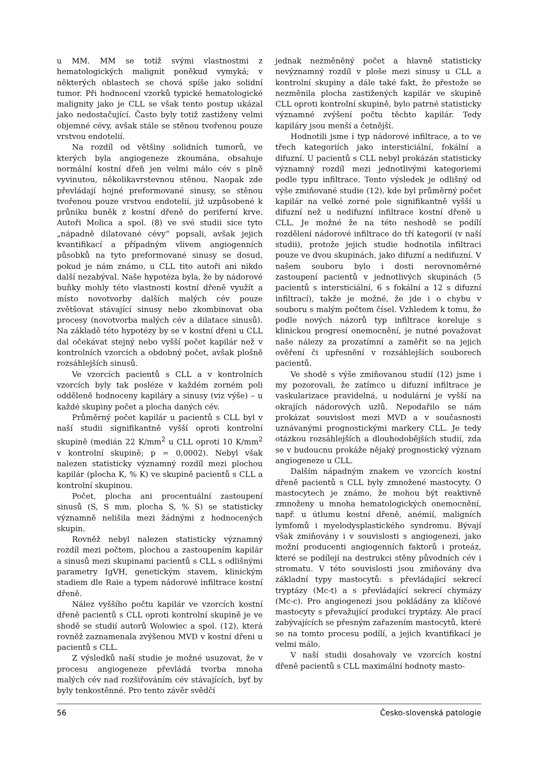u MM. MM se totiž svými vlastnostmi z hematologických malignit poněkud vymyká; v některých oblastech se chová spíše jako solidní tumor. Při hodnocení vzorků typické hematologické malignity jako je CLL se však tento postup ukázal jako nedostačující. Často byly totiž zastiženy velmi objemné cévy, avšak stále se stěnou tvořenou pouze vrstvou endotelií.
Na rozdíl od většiny solidních tumorů, ve kterých byla angiogeneze zkoumána, obsahuje normální kostní dřeň jen velmi málo cév s plně vyvinutou, několikavrstevnou stěnou. Naopak zde převládají hojné preformované sinusy, se stěnou tvořenou pouze vrstvou endotelií, již uzpůsobené k průniku buněk z kostní dřeně do periferní krve. Autoři Molica a spol. (8) ve své studii sice tyto „nápadně dilatované cévy“ popsali, avšak jejich kvantifikací a případným vlivem angiogenních působků na tyto preformované sinusy se dosud, pokud je nám známo, u CLL tito autoři ani nikdo další nezabýval. Naše hypotéza byla, že by nádorové buňky mohly této vlastnosti kostní dřeně využít a místo novotvorby dalších malých cév pouze zvětšovat stávající sinusy nebo zkombinovat oba procesy (novotvorba malých cév a dilatace sinusů). Na základě této hypotézy by se v kostní dřeni u CLL dal očekávat stejný nebo vyšší počet kapilár než v kontrolních vzorcích a obdobný počet, avšak plošně rozsáhlejších sinusů.
Ve vzorcích pacientů s CLL a v kontrolních vzorcích byly tak posléze v každém zorném poli odděleně hodnoceny kapiláry a sinusy (viz výše) – u každé skupiny počet a plocha daných cév.
Průměrný počet kapilár u pacientů s CLL byl v naší studii signifikantně vyšší oproti kontrolní skupině (medián 22 K/mm<sup>2</sup> u CLL oproti 10 K/mm<sup>2</sup> v kontrolní skupině; p = 0,0002). Nebyl však nalezen statisticky významný rozdíl mezi plochou kapilár (plocha K, % K) ve skupině pacientů s CLL a kontrolní skupinou.
Počet, plocha ani procentuální zastoupení sinusů (S, S mm, plocha S, % S) se statisticky významně nelišila mezi žádnými z hodnocených skupin.
Rovněž nebyl nalezen statisticky významný rozdíl mezi počtem, plochou a zastoupením kapilár a sinusů mezi skupinami pacientů s CLL s odlišnými parametry IgVH, genetickým stavem, klinickým stadiem dle Raie a typem nádorové infiltrace kostní dřeně.
Nález vyššího počtu kapilár ve vzorcích kostní dřeně pacientů s CLL oproti kontrolní skupině je ve shodě se studií autorů Wolowiec a spol. (12), která rovněž zaznamenala zvýšenou MVD v kostní dřeni u pacientů s CLL.
Z výsledků naší studie je možné usuzovat, že v procesu angiogeneze převládá tvorba mnoha malých cév nad rozšiřováním cév stávajících, byť by byly tenkostěnné. Pro tento závěr svědčí
jednak nezměněný počet a hlavně statisticky nevýznamný rozdíl v ploše mezi sinusy u CLL a kontrolní skupiny a dále také fakt, že přestože se nezměnila plocha zastižených kapilár ve skupině CLL oproti kontrolní skupině, bylo patrné statisticky významné zvýšení počtu těchto kapilár. Tedy kapiláry jsou menší a četnější.
Hodnotili jsme i typ nádorové infiltrace, a to ve třech kategoriích jako intersticiální, fokální a difuzní. U pacientů s CLL nebyl prokázán statisticky významný rozdíl mezi jednotlivými kategoriemi podle typu infiltrace. Tento výsledek je odlišný od výše zmiňované studie (12), kde byl průměrný počet kapilár na velké zorné pole signifikantně vyšší u difuzní než u nedifuzní infiltrace kostní dřeně u CLL. Je možné že na této neshodě se podílí rozdělení nádorové infiltrace do tří kategorií (v naší studii), protože jejich studie hodnotila infiltraci pouze ve dvou skupinách, jako difuzní a nedifuzní. V našem souboru bylo i dosti nerovnoměrné zastoupení pacientů v jednotlivých skupinách (5 pacientů s intersticiální, 6 s fokální a 12 s difuzní infiltrací), takže je možné, že jde i o chybu v souboru s malým počtem čísel. Vzhledem k tomu, že podle nových názorů typ infiltrace koreluje s klinickou progresí onemocnění, je nutné považovat naše nálezy za prozatímní a zaměřit se na jejich ověření či upřesnění v rozsáhlejších souborech pacientů.
Ve shodě s výše zmiňovanou studií (12) jsme i my pozorovali, že zatímco u difuzní infiltrace je vaskularizace pravidelná, u nodulární je vyšší na okrajích nádorových uzlů. Nepodařilo se nám prokázat souvislost mezi MVD a v současnosti uznávanými prognostickými markery CLL. Je tedy otázkou rozsáhlejších a dlouhodobějších studií, zda se v budoucnu prokáže nějaký prognostický význam angiogeneze u CLL.
Dalším nápadným znakem ve vzorcích kostní dřeně pacientů s CLL byly zmnožené mastocyty. O mastocytech je známo, že mohou být reaktivně zmnoženy u mnoha hematologických onemocnění, např. u útlumu kostní dřeně, anémií, maligních lymfomů i myelodysplastického syndromu. Bývají však zmiňovány i v souvislosti s angiogenezí, jako možní producenti angiogenních faktorů i proteáz, které se podílejí na destrukci stěny původních cév i stromatu. V této souvislosti jsou zmiňovány dva základní typy mastocytů: s převládající sekrecí tryptázy (Mc-t) a s převládající sekrecí chymázy (Mc-c). Pro angiogenezi jsou pokládány za klíčové mastocyty s převažující produkcí tryptázy. Ale prací zabývajících se přesným zařazením mastocytů, které se na tomto procesu podílí, a jejich kvantifikací je velmi málo.
V naší studii dosahovaly ve vzorcích kostní dřeně pacientů s CLL maximální hodnoty masto-
56 Česko-slovenská patologie